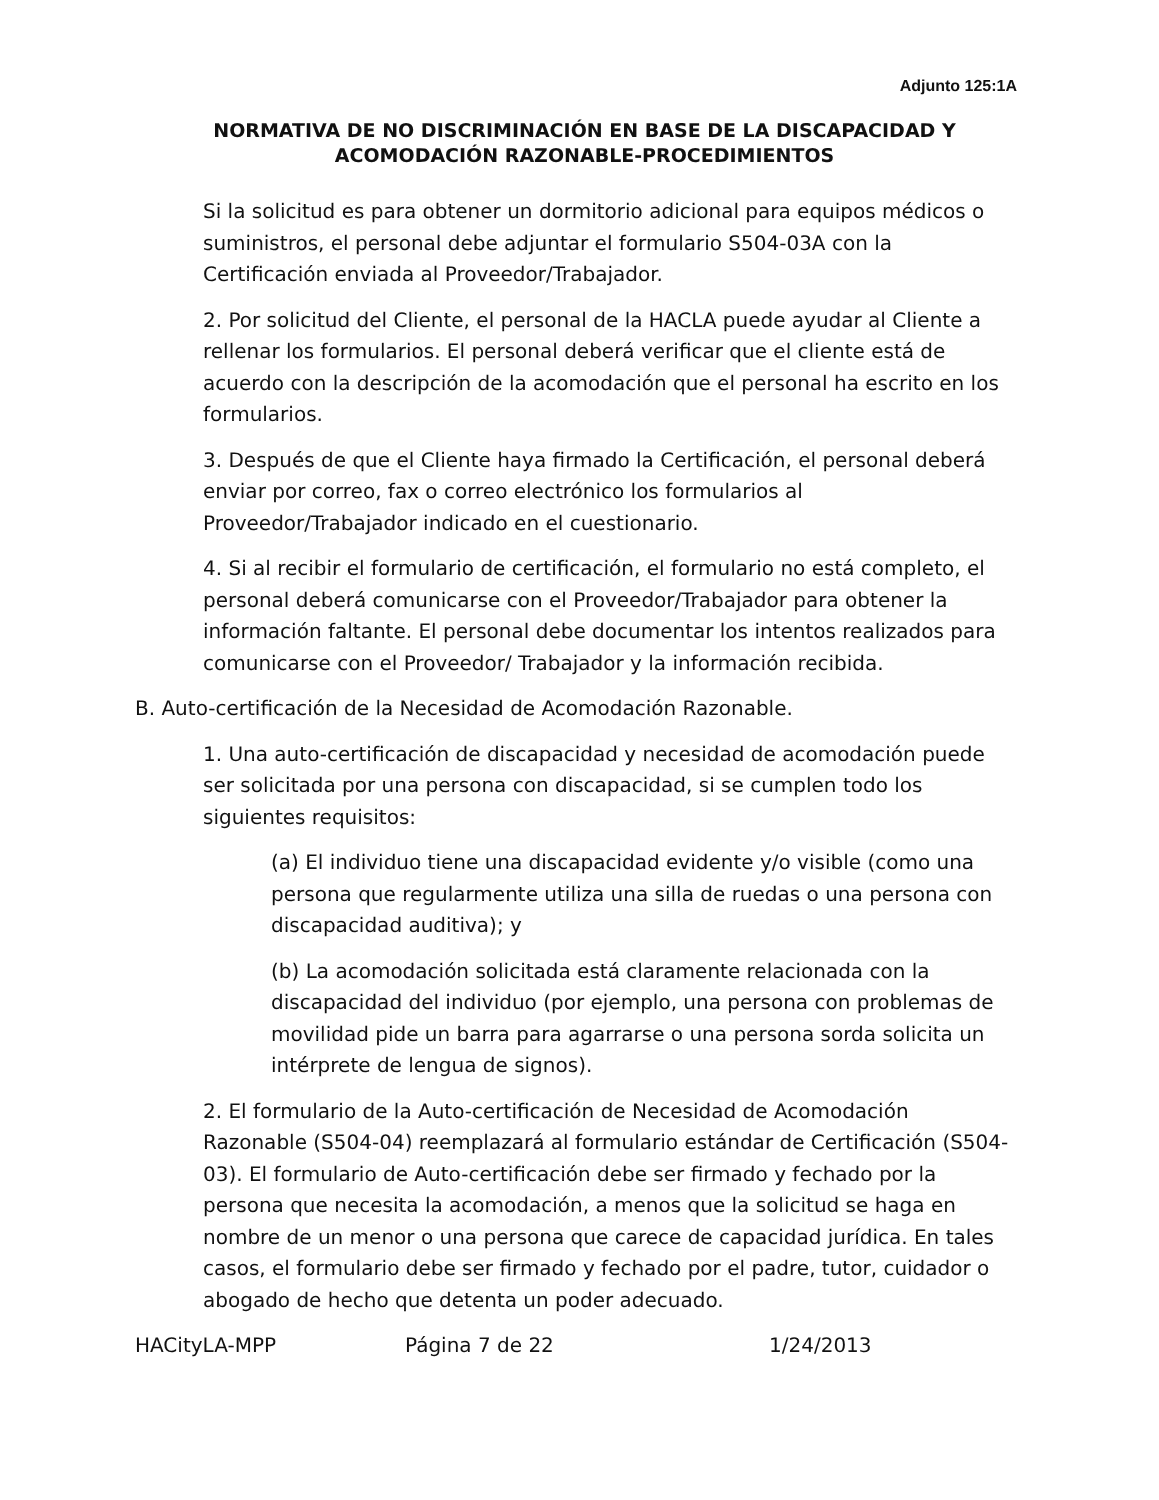Adjunto 125:1A
NORMATIVA DE NO DISCRIMINACIÓN EN BASE DE LA DISCAPACIDAD Y ACOMODACIÓN RAZONABLE-PROCEDIMIENTOS
Si la solicitud es para obtener un dormitorio adicional para equipos médicos o suministros, el personal debe adjuntar el formulario S504-03A con la Certificación enviada al Proveedor/Trabajador.
2. Por solicitud del Cliente, el personal de la HACLA puede ayudar al Cliente a rellenar los formularios. El personal deberá verificar que el cliente está de acuerdo con la descripción de la acomodación que el personal ha escrito en los formularios.
3. Después de que el Cliente haya firmado la Certificación, el personal deberá enviar por correo, fax o correo electrónico los formularios al Proveedor/Trabajador indicado en el cuestionario.
4. Si al recibir el formulario de certificación, el formulario no está completo, el personal deberá comunicarse con el Proveedor/Trabajador para obtener la información faltante. El personal debe documentar los intentos realizados para comunicarse con el Proveedor/ Trabajador y la información recibida.
B. Auto-certificación de la Necesidad de Acomodación Razonable.
1. Una auto-certificación de discapacidad y necesidad de acomodación puede ser solicitada por una persona con discapacidad, si se cumplen todo los siguientes requisitos:
(a) El individuo tiene una discapacidad evidente y/o visible (como una persona que regularmente utiliza una silla de ruedas o una persona con discapacidad auditiva); y
(b) La acomodación solicitada está claramente relacionada con la discapacidad del individuo (por ejemplo, una persona con problemas de movilidad pide un barra para agarrarse o una persona sorda solicita un intérprete de lengua de signos).
2. El formulario de la Auto-certificación de Necesidad de Acomodación Razonable (S504-04) reemplazará al formulario estándar de Certificación (S504-03). El formulario de Auto-certificación debe ser firmado y fechado por la persona que necesita la acomodación, a menos que la solicitud se haga en nombre de un menor o una persona que carece de capacidad jurídica. En tales casos, el formulario debe ser firmado y fechado por el padre, tutor, cuidador o abogado de hecho que detenta un poder adecuado.
HACityLA-MPP Página 7 de 22 1/24/2013